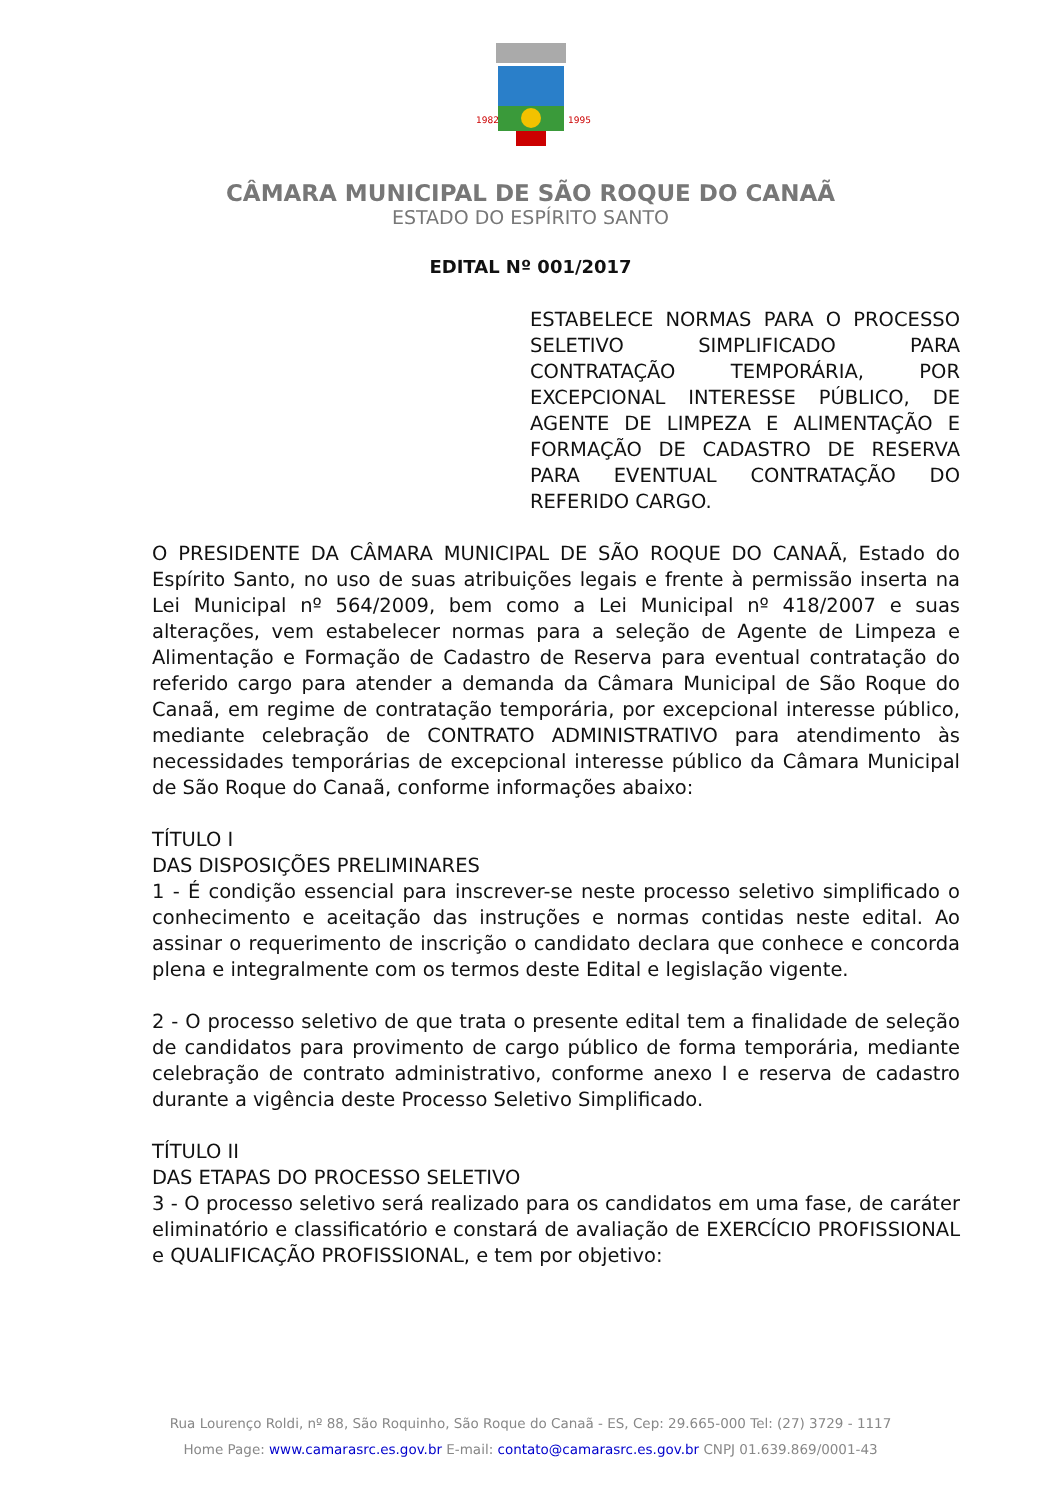1982
1995
CÂMARA MUNICIPAL DE SÃO ROQUE DO CANAÃ
ESTADO DO ESPÍRITO SANTO
EDITAL Nº 001/2017
ESTABELECE NORMAS PARA O PROCESSO SELETIVO SIMPLIFICADO PARA CONTRATAÇÃO TEMPORÁRIA, POR EXCEPCIONAL INTERESSE PÚBLICO, DE AGENTE DE LIMPEZA E ALIMENTAÇÃO E FORMAÇÃO DE CADASTRO DE RESERVA PARA EVENTUAL CONTRATAÇÃO DO REFERIDO CARGO.
O PRESIDENTE DA CÂMARA MUNICIPAL DE SÃO ROQUE DO CANAÃ, Estado do Espírito Santo, no uso de suas atribuições legais e frente à permissão inserta na Lei Municipal nº 564/2009, bem como a Lei Municipal nº 418/2007 e suas alterações, vem estabelecer normas para a seleção de Agente de Limpeza e Alimentação e Formação de Cadastro de Reserva para eventual contratação do referido cargo para atender a demanda da Câmara Municipal de São Roque do Canaã, em regime de contratação temporária, por excepcional interesse público, mediante celebração de CONTRATO ADMINISTRATIVO para atendimento às necessidades temporárias de excepcional interesse público da Câmara Municipal de São Roque do Canaã, conforme informações abaixo:
TÍTULO I
DAS DISPOSIÇÕES PRELIMINARES
1 - É condição essencial para inscrever-se neste processo seletivo simplificado o conhecimento e aceitação das instruções e normas contidas neste edital. Ao assinar o requerimento de inscrição o candidato declara que conhece e concorda plena e integralmente com os termos deste Edital e legislação vigente.
2 - O processo seletivo de que trata o presente edital tem a finalidade de seleção de candidatos para provimento de cargo público de forma temporária, mediante celebração de contrato administrativo, conforme anexo I e reserva de cadastro durante a vigência deste Processo Seletivo Simplificado.
TÍTULO II
DAS ETAPAS DO PROCESSO SELETIVO
3 - O processo seletivo será realizado para os candidatos em uma fase, de caráter eliminatório e classificatório e constará de avaliação de EXERCÍCIO PROFISSIONAL e QUALIFICAÇÃO PROFISSIONAL, e tem por objetivo:
Rua Lourenço Roldi, nº 88, São Roquinho, São Roque do Canaã - ES, Cep: 29.665-000 Tel: (27) 3729 - 1117
Home Page: www.camarasrc.es.gov.br E-mail: contato@camarasrc.es.gov.br CNPJ 01.639.869/0001-43